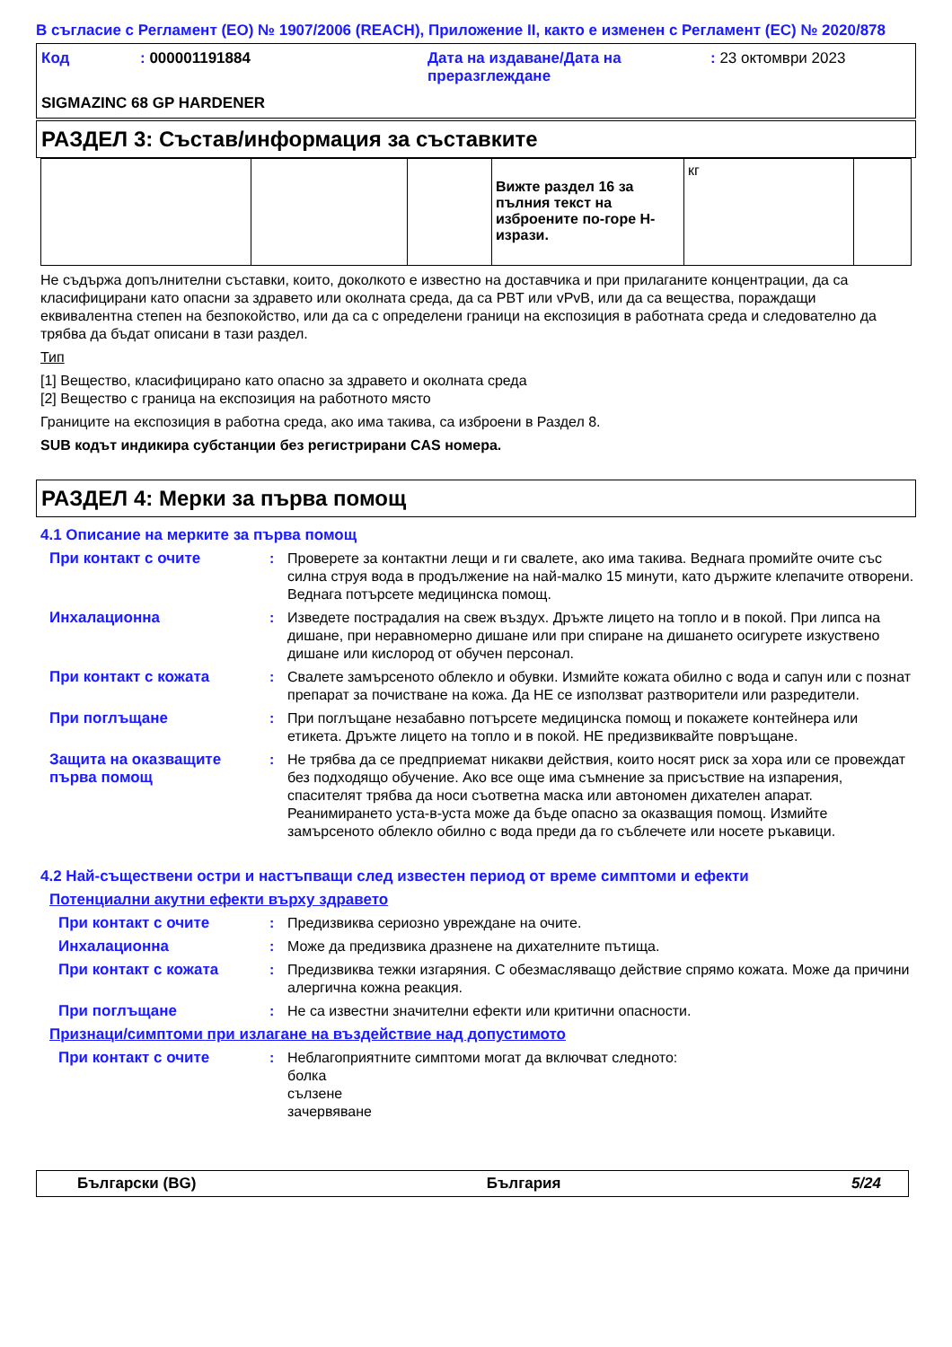В съгласие с Регламент (ЕО) № 1907/2006 (REACH), Приложение II, както е изменен с Регламент (ЕС) № 2020/878
| Код | : 000001191884 | Дата на издаване/Дата на преразглеждане | : 23 октомври 2023 |
SIGMAZINC 68 GP HARDENER
РАЗДЕЛ 3: Състав/информация за съставките
| | | | Вижте раздел 16 за пълния текст на изброените по-горе H-изрази. | кг | |
Не съдържа допълнителни съставки, които, доколкото е известно на доставчика и при прилаганите концентрации, да са класифицирани като опасни за здравето или околната среда, да са PBT или vPvB, или да са вещества, пораждащи еквивалентна степен на безпокойство, или да са с определени граници на експозиция в работната среда и следователно да трябва да бъдат описани в тази раздел.
Тип
[1] Вещество, класифицирано като опасно за здравето и околната среда
[2] Вещество с граница на експозиция на работното място
Границите на експозиция в работна среда, ако има такива, са изброени в Раздел 8.
SUB кодът индикира субстанции без регистрирани CAS номера.
РАЗДЕЛ 4: Мерки за първа помощ
4.1 Описание на мерките за първа помощ
При контакт с очите : Проверете за контактни лещи и ги свалете, ако има такива. Веднага промийте очите със силна струя вода в продължение на най-малко 15 минути, като държите клепачите отворени. Веднага потърсете медицинска помощ.
Инхалационна : Изведете пострадалия на свеж въздух. Дръжте лицето на топло и в покой. При липса на дишане, при неравномерно дишане или при спиране на дишането осигурете изкуствено дишане или кислород от обучен персонал.
При контакт с кожата : Свалете замърсеното облекло и обувки. Измийте кожата обилно с вода и сапун или с познат препарат за почистване на кожа. Да НЕ се използват разтворители или разредители.
При поглъщане : При поглъщане незабавно потърсете медицинска помощ и покажете контейнера или етикета. Дръжте лицето на топло и в покой. НЕ предизвиквайте повръщане.
Защита на оказващите първа помощ
: Не трябва да се предприемат никакви действия, които носят риск за хора или се провеждат без подходящо обучение. Ако все още има съмнение за присъствие на изпарения, спасителят трябва да носи съответна маска или автономен дихателен апарат. Реанимирането уста-в-уста може да бъде опасно за оказващия помощ. Измийте замърсеното облекло обилно с вода преди да го съблечете или носете ръкавици.
4.2 Най-съществени остри и настъпващи след известен период от време симптоми и ефекти
Потенциални акутни ефекти върху здравето
При контакт с очите : Предизвиква сериозно увреждане на очите.
Инхалационна : Може да предизвика дразнене на дихателните пътища.
При контакт с кожата : Предизвиква тежки изгаряния. С обезмасляващо действие спрямо кожата. Може да причини алергична кожна реакция.
При поглъщане : Не са известни значителни ефекти или критични опасности.
Признаци/симптоми при излагане на въздействие над допустимото
При контакт с очите : Неблагоприятните симптоми могат да включват следното:
болка
сълзене
зачервяване
Български (BG) България 5/24